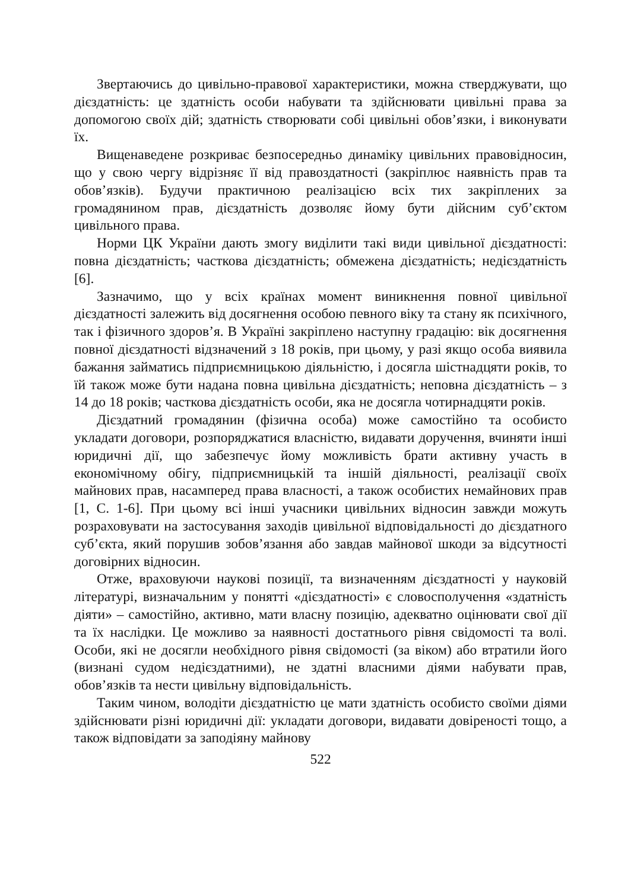Звертаючись до цивільно-правової характеристики, можна стверджувати, що дієздатність: це здатність особи набувати та здійснювати цивільні права за допомогою своїх дій; здатність створювати собі цивільні обов’язки, і виконувати їх.
Вищенаведене розкриває безпосередньо динаміку цивільних правовідносин, що у свою чергу відрізняє її від правоздатності (закріплює наявність прав та обов’язків). Будучи практичною реалізацією всіх тих закріплених за громадянином прав, дієздатність дозволяє йому бути дійсним суб’єктом цивільного права.
Норми ЦК України дають змогу виділити такі види цивільної дієздатності: повна дієздатність; часткова дієздатність; обмежена дієздатність; недієздатність [6].
Зазначимо, що у всіх країнах момент виникнення повної цивільної дієздатності залежить від досягнення особою певного віку та стану як психічного, так і фізичного здоров’я. В Україні закріплено наступну градацію: вік досягнення повної дієздатності відзначений з 18 років, при цьому, у разі якщо особа виявила бажання займатись підприємницькою діяльністю, і досягла шістнадцяти років, то їй також може бути надана повна цивільна дієздатність; неповна дієздатність – з 14 до 18 років; часткова дієздатність особи, яка не досягла чотирнадцяти років.
Дієздатний громадянин (фізична особа) може самостійно та особисто укладати договори, розпоряджатися власністю, видавати доручення, вчиняти інші юридичні дії, що забезпечує йому можливість брати активну участь в економічному обігу, підприємницькій та іншій діяльності, реалізації своїх майнових прав, насамперед права власності, а також особистих немайнових прав [1, С. 1-6]. При цьому всі інші учасники цивільних відносин завжди можуть розраховувати на застосування заходів цивільної відповідальності до дієздатного суб’єкта, який порушив зобов’язання або завдав майнової шкоди за відсутності договірних відносин.
Отже, враховуючи наукові позиції, та визначенням дієздатності у науковій літературі, визначальним у понятті «дієздатності» є словосполучення «здатність діяти» – самостійно, активно, мати власну позицію, адекватно оцінювати свої дії та їх наслідки. Це можливо за наявності достатнього рівня свідомості та волі. Особи, які не досягли необхідного рівня свідомості (за віком) або втратили його (визнані судом недієздатними), не здатні власними діями набувати прав, обов’язків та нести цивільну відповідальність.
Таким чином, володіти дієздатністю це мати здатність особисто своїми діями здійснювати різні юридичні дії: укладати договори, видавати довіреності тощо, а також відповідати за заподіяну майнову
522